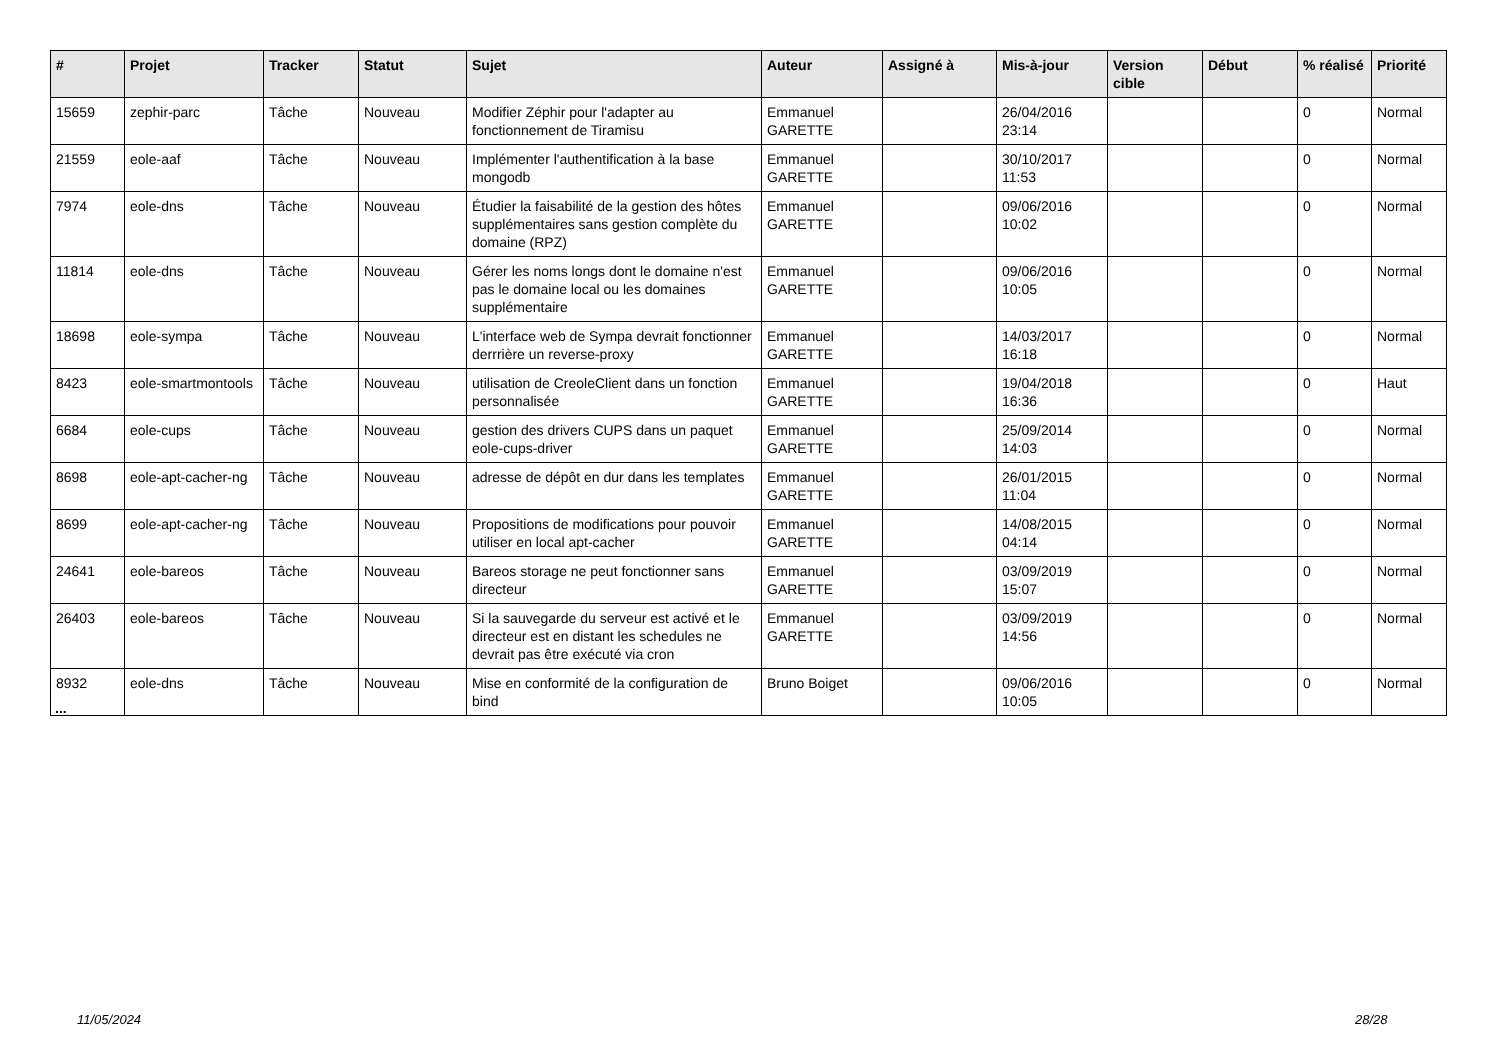| # | Projet | Tracker | Statut | Sujet | Auteur | Assigné à | Mis-à-jour | Version cible | Début | % réalisé | Priorité |
| --- | --- | --- | --- | --- | --- | --- | --- | --- | --- | --- | --- |
| 15659 | zephir-parc | Tâche | Nouveau | Modifier Zéphir pour l'adapter au fonctionnement de Tiramisu | Emmanuel GARETTE | | 26/04/2016 23:14 | | | 0 | Normal |
| 21559 | eole-aaf | Tâche | Nouveau | Implémenter l'authentification à la base mongodb | Emmanuel GARETTE | | 30/10/2017 11:53 | | | 0 | Normal |
| 7974 | eole-dns | Tâche | Nouveau | Étudier la faisabilité de la gestion des hôtes supplémentaires sans gestion complète du domaine (RPZ) | Emmanuel GARETTE | | 09/06/2016 10:02 | | | 0 | Normal |
| 11814 | eole-dns | Tâche | Nouveau | Gérer les noms longs dont le domaine n'est pas le domaine local ou les domaines supplémentaire | Emmanuel GARETTE | | 09/06/2016 10:05 | | | 0 | Normal |
| 18698 | eole-sympa | Tâche | Nouveau | L'interface web de Sympa devrait fonctionner derrrière un reverse-proxy | Emmanuel GARETTE | | 14/03/2017 16:18 | | | 0 | Normal |
| 8423 | eole-smartmontools | Tâche | Nouveau | utilisation de CreoleClient dans un fonction personnalisée | Emmanuel GARETTE | | 19/04/2018 16:36 | | | 0 | Haut |
| 6684 | eole-cups | Tâche | Nouveau | gestion des drivers CUPS dans un paquet eole-cups-driver | Emmanuel GARETTE | | 25/09/2014 14:03 | | | 0 | Normal |
| 8698 | eole-apt-cacher-ng | Tâche | Nouveau | adresse de dépôt en dur dans les templates | Emmanuel GARETTE | | 26/01/2015 11:04 | | | 0 | Normal |
| 8699 | eole-apt-cacher-ng | Tâche | Nouveau | Propositions de modifications pour pouvoir utiliser en local apt-cacher | Emmanuel GARETTE | | 14/08/2015 04:14 | | | 0 | Normal |
| 24641 | eole-bareos | Tâche | Nouveau | Bareos storage ne peut fonctionner sans directeur | Emmanuel GARETTE | | 03/09/2019 15:07 | | | 0 | Normal |
| 26403 | eole-bareos | Tâche | Nouveau | Si la sauvegarde du serveur est activé et le directeur est en distant les schedules ne devrait pas être exécuté via cron | Emmanuel GARETTE | | 03/09/2019 14:56 | | | 0 | Normal |
| 8932 | eole-dns | Tâche | Nouveau | Mise en conformité de la configuration de bind | Bruno Boiget | | 09/06/2016 10:05 | | | 0 | Normal |
...
11/05/2024 28/28